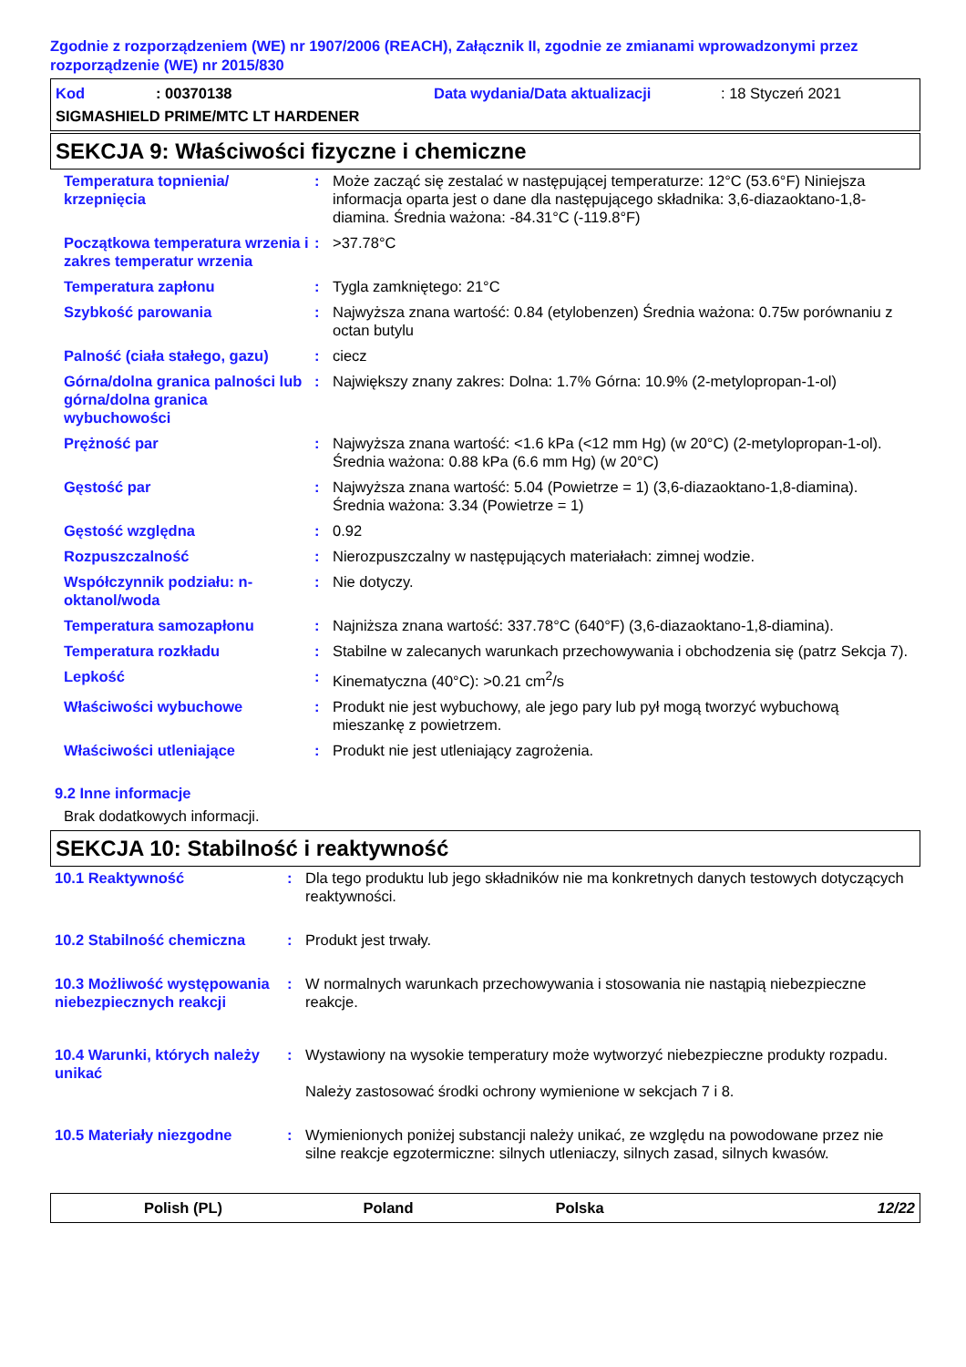Zgodnie z rozporządzeniem (WE) nr 1907/2006 (REACH), Załącznik II, zgodnie ze zmianami wprowadzonymi przez rozporządzenie (WE) nr 2015/830
Kod: 00370138 Data wydania/Data aktualizacji: 18 Styczeń 2021
SIGMASHIELD PRIME/MTC LT HARDENER
SEKCJA 9: Właściwości fizyczne i chemiczne
| Temperatura topnienia/ krzepnięcia | : | Może zacząć się zestalać w następującej temperaturze: 12°C (53.6°F) Niniejsza informacja oparta jest o dane dla następującego składnika: 3,6-diazaoktano-1,8-diamina. Średnia ważona: -84.31°C (-119.8°F) |
| Początkowa temperatura wrzenia i zakres temperatur wrzenia | : | >37.78°C |
| Temperatura zapłonu | : | Tygla zamkniętego: 21°C |
| Szybkość parowania | : | Najwyższa znana wartość: 0.84 (etylobenzen) Średnia ważona: 0.75w porównaniu z octan butylu |
| Palność (ciała stałego, gazu) | : | ciecz |
| Górna/dolna granica palności lub górna/dolna granica wybuchowości | : | Największy znany zakres: Dolna: 1.7% Górna: 10.9% (2-metylopropan-1-ol) |
| Prężność par | : | Najwyższa znana wartość: <1.6 kPa (<12 mm Hg) (w 20°C) (2-metylopropan-1-ol). Średnia ważona: 0.88 kPa (6.6 mm Hg) (w 20°C) |
| Gęstość par | : | Najwyższa znana wartość: 5.04 (Powietrze = 1) (3,6-diazaoktano-1,8-diamina). Średnia ważona: 3.34 (Powietrze = 1) |
| Gęstość względna | : | 0.92 |
| Rozpuszczalność | : | Nierozpuszczalny w następujących materiałach: zimnej wodzie. |
| Współczynnik podziału: n-oktanol/woda | : | Nie dotyczy. |
| Temperatura samozapłonu | : | Najniższa znana wartość: 337.78°C (640°F) (3,6-diazaoktano-1,8-diamina). |
| Temperatura rozkładu | : | Stabilne w zalecanych warunkach przechowywania i obchodzenia się (patrz Sekcja 7). |
| Lepkość | : | Kinematyczna (40°C): >0.21 cm<sup>2</sup>/s |
| Właściwości wybuchowe | : | Produkt nie jest wybuchowy, ale jego pary lub pył mogą tworzyć wybuchową mieszankę z powietrzem. |
| Właściwości utleniające | : | Produkt nie jest utleniający zagrożenia. |
9.2 Inne informacje
Brak dodatkowych informacji.
SEKCJA 10: Stabilność i reaktywność
| 10.1 Reaktywność | : | Dla tego produktu lub jego składników nie ma konkretnych danych testowych dotyczących reaktywności. |
| 10.2 Stabilność chemiczna | : | Produkt jest trwały. |
| 10.3 Możliwość występowania niebezpiecznych reakcji | : | W normalnych warunkach przechowywania i stosowania nie nastąpią niebezpieczne reakcje. |
| 10.4 Warunki, których należy unikać | : | Wystawiony na wysokie temperatury może wytworzyć niebezpieczne produkty rozpadu. Należy zastosować środki ochrony wymienione w sekcjach 7 i 8. |
| 10.5 Materiały niezgodne | : | Wymienionych poniżej substancji należy unikać, ze względu na powodowane przez nie silne reakcje egzotermiczne: silnych utleniaczy, silnych zasad, silnych kwasów. |
Polish (PL) Poland Polska 12/22